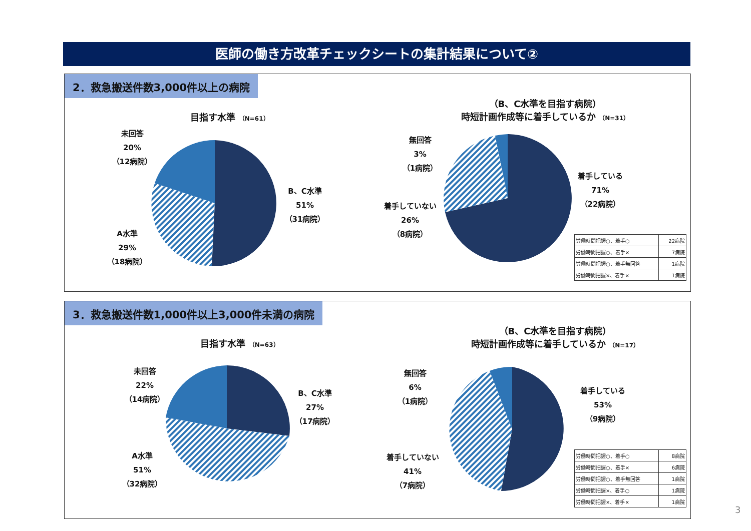医師の働き方改革チェックシートの集計結果について②
2．救急搬送件数3,000件以上の病院
目指す水準 （N=61）
（B、C水準を目指す病院）
時短計画作成等に着手しているか （N=31）
未回答
20%
（12病院）
B、C水準
51%
（31病院）
A水準
29%
（18病院）
無回答
3%
（1病院）
着手している
71%
（22病院）
着手していない
26%
（8病院）
| 労働時間把握○、着手○ | 22病院 |
| 労働時間把握○、着手× | 7病院 |
| 労働時間把握○、着手無回答 | 1病院 |
| 労働時間把握×、着手× | 1病院 |
3．救急搬送件数1,000件以上3,000件未満の病院
目指す水準 （N=63）
（B、C水準を目指す病院）
時短計画作成等に着手しているか （N=17）
未回答
22%
（14病院）
B、C水準
27%
（17病院）
A水準
51%
（32病院）
無回答
6%
（1病院）
着手している
53%
（9病院）
着手していない
41%
（7病院）
| 労働時間把握○、着手○ | 8病院 |
| 労働時間把握○、着手× | 6病院 |
| 労働時間把握○、着手無回答 | 1病院 |
| 労働時間把握×、着手○ | 1病院 |
| 労働時間把握×、着手× | 1病院 |
3